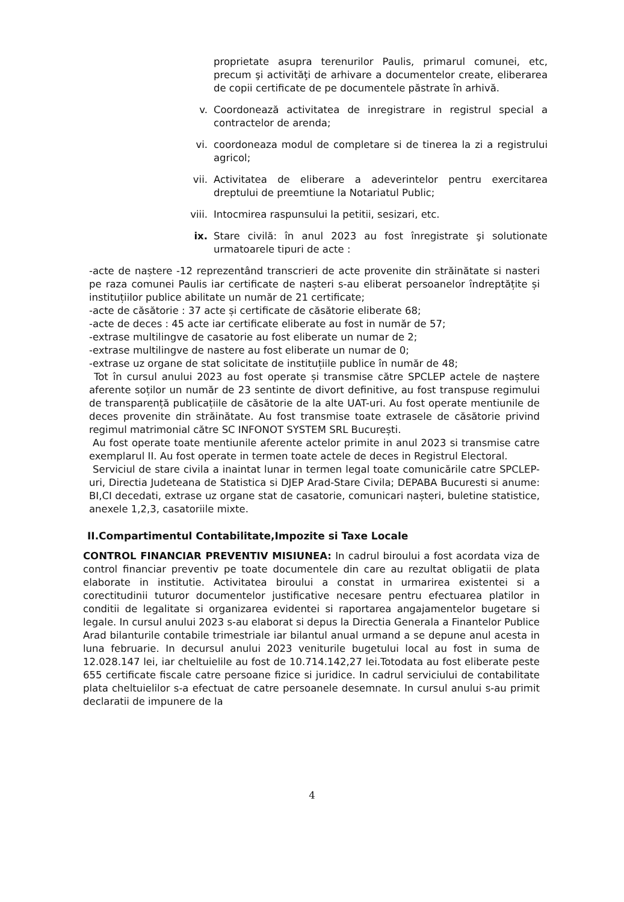proprietate asupra terenurilor Paulis, primarul comunei, etc, precum şi activităţi de arhivare a documentelor create, eliberarea de copii certificate de pe documentele păstrate în arhivă.
v. Coordonează activitatea de inregistrare in registrul special a contractelor de arenda;
vi. coordoneaza modul de completare si de tinerea la zi a registrului agricol;
vii. Activitatea de eliberare a adeverintelor pentru exercitarea dreptului de preemtiune la Notariatul Public;
viii.
Intocmirea raspunsului la petitii, sesizari, etc.
ix. Stare civilă: în anul 2023 au fost înregistrate şi solutionate urmatoarele tipuri de acte :
-acte de naștere -12 reprezentând transcrieri de acte provenite din străinătate si nasteri pe raza comunei Paulis iar certificate de nașteri s-au eliberat persoanelor îndreptățite și instituțiilor publice abilitate un număr de 21 certificate;
-acte de căsătorie : 37 acte și certificate de căsătorie eliberate 68;
-acte de deces : 45 acte iar certificate eliberate au fost in număr de 57;
-extrase multilingve de casatorie au fost eliberate un numar de 2;
-extrase multilingve de nastere au fost eliberate un numar de 0;
-extrase uz organe de stat solicitate de instituțiile publice în număr de 48;
Tot în cursul anului 2023 au fost operate și transmise către SPCLEP actele de naștere aferente soților un număr de 23 sentinte de divort definitive, au fost transpuse regimului de transparență publicațiile de căsătorie de la alte UAT-uri. Au fost operate mentiunile de deces provenite din străinătate. Au fost transmise toate extrasele de căsătorie privind regimul matrimonial către SC INFONOT SYSTEM SRL București.
Au fost operate toate mentiunile aferente actelor primite in anul 2023 si transmise catre exemplarul II. Au fost operate in termen toate actele de deces in Registrul Electoral.
Serviciul de stare civila a inaintat lunar in termen legal toate comunicările catre SPCLEP-uri, Directia Judeteana de Statistica si DJEP Arad-Stare Civila; DEPABA Bucuresti si anume: BI,CI decedati, extrase uz organe stat de casatorie, comunicari nașteri, buletine statistice, anexele 1,2,3, casatoriile mixte.
II.Compartimentul Contabilitate,Impozite si Taxe Locale
CONTROL FINANCIAR PREVENTIV MISIUNEA: In cadrul biroului a fost acordata viza de control financiar preventiv pe toate documentele din care au rezultat obligatii de plata elaborate in institutie. Activitatea biroului a constat in urmarirea existentei si a corectitudinii tuturor documentelor justificative necesare pentru efectuarea platilor in conditii de legalitate si organizarea evidentei si raportarea angajamentelor bugetare si legale. In cursul anului 2023 s-au elaborat si depus la Directia Generala a Finantelor Publice Arad bilanturile contabile trimestriale iar bilantul anual urmand a se depune anul acesta in luna februarie. In decursul anului 2023 veniturile bugetului local au fost in suma de 12.028.147 lei, iar cheltuielile au fost de 10.714.142,27 lei.Totodata au fost eliberate peste 655 certificate fiscale catre persoane fizice si juridice. In cadrul serviciului de contabilitate plata cheltuielilor s-a efectuat de catre persoanele desemnate. In cursul anului s-au primit declaratii de impunere de la
4